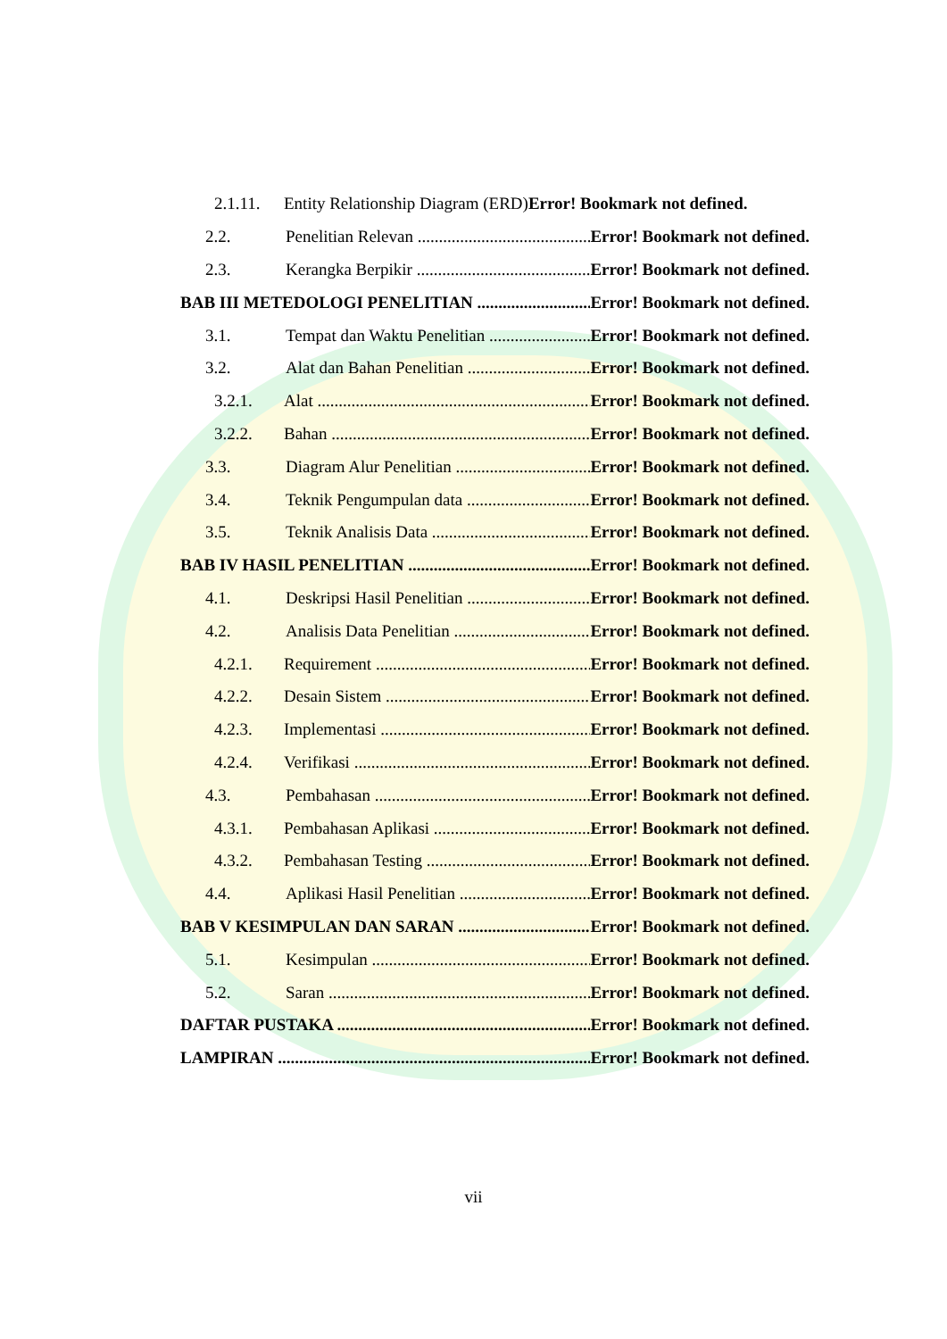2.1.11. Entity Relationship Diagram (ERD) Error! Bookmark not defined.
2.2. Penelitian Relevan Error! Bookmark not defined.
2.3. Kerangka Berpikir Error! Bookmark not defined.
BAB III METEDOLOGI PENELITIAN Error! Bookmark not defined.
3.1. Tempat dan Waktu Penelitian Error! Bookmark not defined.
3.2. Alat dan Bahan Penelitian Error! Bookmark not defined.
3.2.1. Alat Error! Bookmark not defined.
3.2.2. Bahan Error! Bookmark not defined.
3.3. Diagram Alur Penelitian Error! Bookmark not defined.
3.4. Teknik Pengumpulan data Error! Bookmark not defined.
3.5. Teknik Analisis Data Error! Bookmark not defined.
BAB IV HASIL PENELITIAN Error! Bookmark not defined.
4.1. Deskripsi Hasil Penelitian Error! Bookmark not defined.
4.2. Analisis Data Penelitian Error! Bookmark not defined.
4.2.1. Requirement Error! Bookmark not defined.
4.2.2. Desain Sistem Error! Bookmark not defined.
4.2.3. Implementasi Error! Bookmark not defined.
4.2.4. Verifikasi Error! Bookmark not defined.
4.3. Pembahasan Error! Bookmark not defined.
4.3.1. Pembahasan Aplikasi Error! Bookmark not defined.
4.3.2. Pembahasan Testing Error! Bookmark not defined.
4.4. Aplikasi Hasil Penelitian Error! Bookmark not defined.
BAB V KESIMPULAN DAN SARAN Error! Bookmark not defined.
5.1. Kesimpulan Error! Bookmark not defined.
5.2. Saran Error! Bookmark not defined.
DAFTAR PUSTAKA Error! Bookmark not defined.
LAMPIRAN Error! Bookmark not defined.
vii